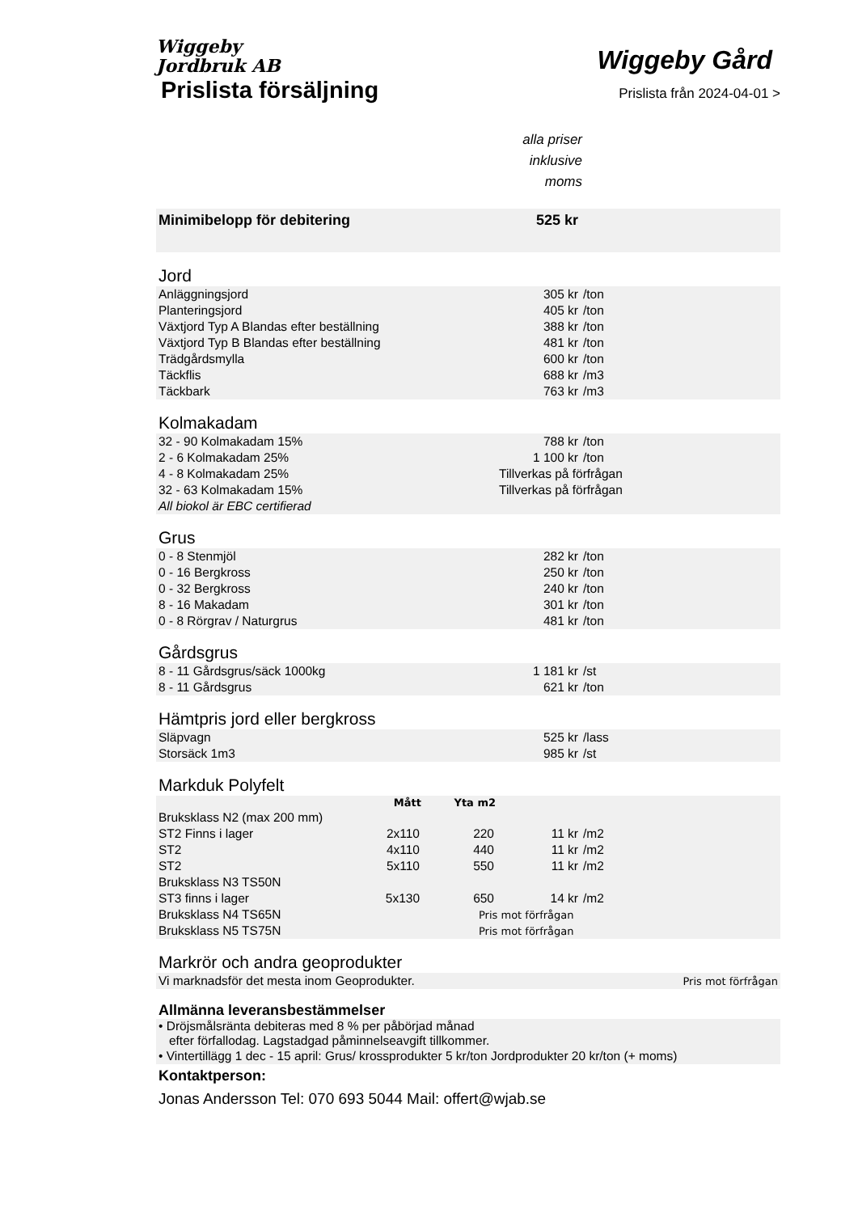Wiggeby
Jordbruk AB
Wiggeby Gård
Prislista försäljning
Prislista från 2024-04-01 >
alla priser
inklusive
moms
| Minimibelopp för debitering | | | | 525 kr | | |
| Jord | | | | | | |
| Anläggningsjord | | | | 305 kr | /ton | |
| Planteringsjord | | | | 405 kr | /ton | |
| Växtjord Typ A Blandas efter beställning | | | | 388 kr | /ton | |
| Växtjord Typ B Blandas efter beställning | | | | 481 kr | /ton | |
| Trädgårdsmylla | | | | 600 kr | /ton | |
| Täckflis | | | | 688 kr | /m3 | |
| Täckbark | | | | 763 kr | /m3 | |
| Kolmakadam | | | | | | |
| 32 - 90 Kolmakadam 15% | | | | 788 kr | /ton | |
| 2 - 6 Kolmakadam 25% | | | | 1 100 kr | /ton | |
| 4 - 8 Kolmakadam 25% | | | Tillverkas på förfrågan | | | |
| 32 - 63 Kolmakadam 15% | | | Tillverkas på förfrågan | | | |
| All biokol är EBC certifierad | | | | | | |
| Grus | | | | | | |
| 0 - 8 Stenmjöl | | | | 282 kr | /ton | |
| 0 - 16 Bergkross | | | | 250 kr | /ton | |
| 0 - 32 Bergkross | | | | 240 kr | /ton | |
| 8 - 16 Makadam | | | | 301 kr | /ton | |
| 0 - 8 Rörgrav / Naturgrus | | | | 481 kr | /ton | |
| Gårdsgrus | | | | | | |
| 8 - 11 Gårdsgrus/säck 1000kg | | | | 1 181 kr | /st | |
| 8 - 11 Gårdsgrus | | | | 621 kr | /ton | |
| Hämtpris jord eller bergkross | | | | | | |
| Släpvagn | | | | 525 kr | /lass | |
| Storsäck 1m3 | | | | 985 kr | /st | |
| Markduk Polyfelt | | | | | | |
| | Mått | Yta m2 | | | | |
| Bruksklass N2 (max 200 mm) | | | | | | |
| ST2 Finns i lager | 2x110 | 220 | | 11 kr | /m2 | |
| ST2 | 4x110 | 440 | | 11 kr | /m2 | |
| ST2 | 5x110 | 550 | | 11 kr | /m2 | |
| Bruksklass N3 TS50N | | | | | | |
| ST3 finns i lager | 5x130 | 650 | | 14 kr | /m2 | |
| Bruksklass N4 TS65N | | Pris mot förfrågan | | | | |
| Bruksklass N5 TS75N | | Pris mot förfrågan | | | | |
| Markrör och andra geoprodukter | | | | | | |
| Vi marknadsför det mesta inom Geoprodukter. | | | | | Pris mot förfrågan | |
| Allmänna leveransbestämmelser | | | | | | |
| • Dröjsmålsränta debiteras med 8 % per påbörjad månad efter förfallodag. Lagstadgad påminnelseavgift tillkommer. | | | | | | |
| • Vintertillägg 1 dec - 15 april: Grus/ krossprodukter 5 kr/ton Jordprodukter 20 kr/ton (+ moms) | | | | | | |
| Kontaktperson: | | | | | | |
| Jonas Andersson Tel: 070 693 5044 Mail: offert@wjab.se | | | | | | |